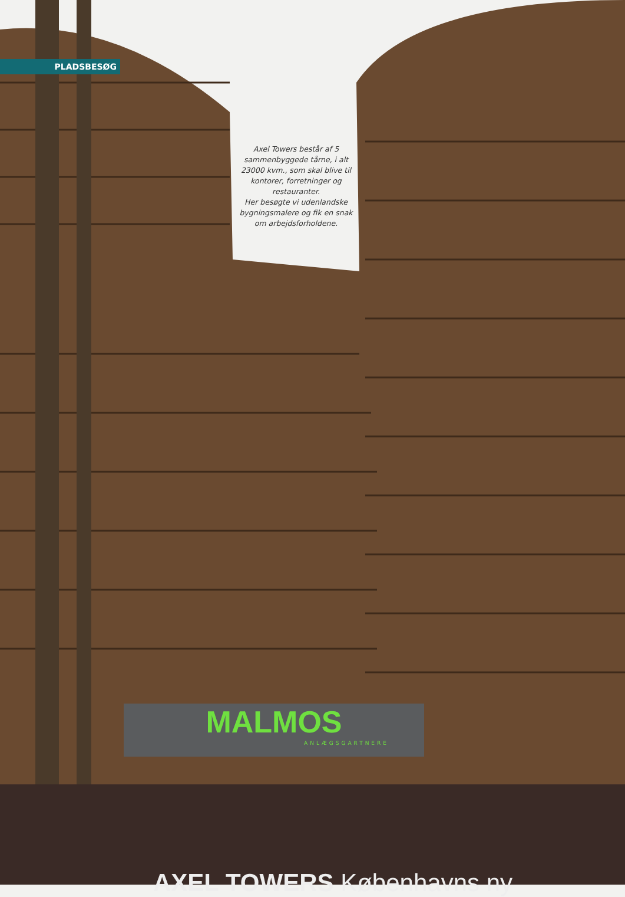PLADSBESØG
Axel Towers består af 5 sammenbyggede tårne, i alt 23000 kvm., som skal blive til kontorer, forretninger og restauranter.
Her besøgte vi udenlandske bygningsmalere og fik en snak om arbejdsforholdene.
MALMOS
ANLÆGSGARTNERE
AXEL TOWERS Københavns ny